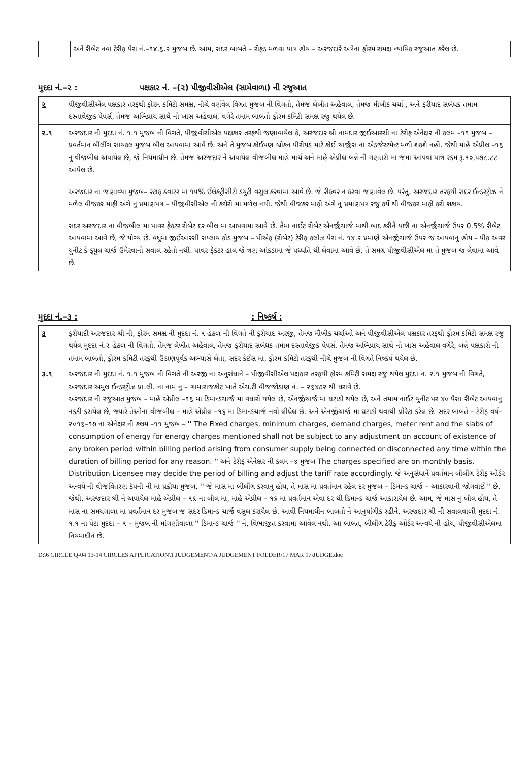| | અને રીબેટ નવા ટેરીફ પેરા નં.–૧૪.૬.૨ મુજબ છે. આમ, સદર બાબતે – રીફંડ મળવા પાત્ર હોય – અરજદારે અત્રેના ફોરમ સમક્ષ ન્યાયિક રજુઆત કરેલ છે. |
મુદદા નં.–૨ : પક્ષકાર નં. –(૨) પીજીવીસીએલ (સામેવાળા) ની રજુઆત
| ૨ | પીજીવીસીએલ પક્ષકાર તરફથી ફોરમ કમિટી સમક્ષ, નીચે વર્ણવેલ વિગત મુજબ ની વિગતો, તેમજ લેખીત અહેવાલ, તેમજ મૌખીક ચર્ચા , અને ફરીયાદ સબંધક તમામ દસ્તાવેજીક પેપર્સ, તેમજ અભિપ્રાય સાથે નો ખાસ અહેવાલ, વગેરે તમામ બાબતો ફોરમ કમિટી સમક્ષ રજુ થયેલ છે. |
| ૨.૧ | અરજદાર ની મુદદા નં. ૧.૧ મુજબ ની વિગતે, પીજીવીસીએલ પક્ષકાર તરફથી જણાવાયેલ કે, અરજદાર શ્રી નામદાર જીઈઆરસી ના ટેરીફ એનેક્ષર ની કલમ –૧૧ મુજબ – પ્રવર્તમાન બીલીંગ સાયકલ મુજબ બીલ આપવામા આવે છે. અને તે મુજબ કોઈપણ બ્રોકન પીરીયડ માટે કોઈ ચાર્જીસ ના એડજેસ્ટમેન્ટ મળી શકશે નહી. જેથી માહે એપ્રીલ –૧૬ નુ વીજબીલ અપાયેલ છે, જે નિયમાધીન છે. તેમજ અરજદાર ને અપાયેલ વીજબીલ માહે માર્ચ અને માહે એપ્રીલ બન્ને ની ગણતરી મા જમા આપવા પાત્ર રકમ રૂ.૧૦,૫૭૮.૮૮ આપેલ છે. અરજદાર ના જણાવ્યા મુજબ– સ્ટાફ ક્વાટર મા ૧૫% ઈલેકટ્રીસીટી ડયુટી વસુલ કરવામા આવે છે. જે રીકવર ન કરવા જણાવેલ છે. પરંતુ, અરજદાર તરફથી સદર ઈન્ડસ્ટ્રીઝ ને મળેલ વીજકર માફી અંગે નુ પ્રમાણપત્ર – પીજીવીસીએલ ની કચેરી મા મળેલ નથી. જેથી વીજકર માફી અંગે નુ પ્રમાણપત્ર રજુ કર્યે થી વીજકર માફી કરી શકાય. સદર અરજદાર ના વીજબીલ મા પાવર ફેકટર રીબેટ દર બીલ મા આપવામા આવે છે. તેમા નાઈટ રીબેટ એનર્જીચાર્જ માથી બાદ કરીને પછી ના એનર્જીચાર્જ ઉપર 0.5% રીબેટ આપવામા આવે છે, જે યોગ્ય છે. વધુમા જીઈઆરસી સપ્લાય કોડ મુજબ – પીએફ (રીબેટ) ટેરીફ કલોઝ પેરા નં. ૧૪.૨ પ્રમાણે એનર્જીચાર્જ ઉપર જ આપવાનુ હોય – પીક અવર યુનીટ કે ફયુલ ચાર્જ ઉમેરવાનો સવાલ રહેતો નથી. પાવર ફેકટર હાલ જે ત્રણ આંકડામા જે પધ્ધતિ થી લેવામા આવે છે, તે સમગ્ર પીજીવીસીએલ મા તે મુજબ જ લેવામા આવે છે. |
મુદદા નં.–૩ :: નિષ્કર્ષ :
| ૩ | ફરીયાદી અરજદાર શ્રી ની, ફોરમ સમક્ષ ની મુદદા નં. ૧ હેઠળ ની વિગતે ની ફરીયાદ અરજી, તેમજ મૌખીક ચર્ચાઓ અને પીજીવીસીએલ પક્ષકાર તરફથી ફોરમ કમિટી સમક્ષ રજુ થયેલ મુદદા નં.૨ હેઠળ ની વિગતો, તેમજ લેખીત અહેવાલ, તેમજ ફરીયાદ સબંધક તમામ દસ્તાવેજીક પેપર્સ, તેમજ અભિપ્રાય સાથે નો ખાસ અહેવાલ વગેરે, બન્ને પક્ષકારો ની તમામ બાબતો, ફોરમ કમિટી તરફથી ઉંડાણપૂર્વક અભ્યાસે લેતા, સદર કેઈસ મા, ફોરમ કમિટી તરફથી નીચે મુજબ ની વિગતે નિષ્કર્ષ થયેલ છે. |
| ૩.૧ | અરજદાર ની મુદદા નં. ૧.૧ મુજબ ની વિગતે ની અરજી ના અનુસંધાને – પીજીવીસીએલ પક્ષકાર તરફથી ફોરમ કમિટી સમક્ષ રજુ થયેલ મુદદા ન. ૨.૧ મુજબ ની વિગતે, અરજદાર અમુલ ઈન્ડસ્ટ્રીઝ પ્રા.લી. ના નામ નુ – ગામ:રાજકોટ ખાતે એચ.ટી વીજજોડાણ નં. – ૨૬૪૭૨ થી ધરાવે છે. અરજદાર ની રજુઆત મુજબ – માહે એપ્રીલ –૧૬ મા ડિમાન્ડચાર્જ મા વધારો થયેલ છે, એનર્જીચાર્જ મા ઘટાડો થયેલ છે, અને તમામ નાઈટ યુનીટ પર ૪૦ પૈસા રીબેટ આપવાનુ નકકી કરાયેલ છે, જ્યારે તેઓના વીજબીલ – માહે એપ્રીલ –૧૬ મા ડિમાન્ડચાર્જ નવો લીધેલ છે. અને એનર્જીચાર્જ મા ઘટાડો થવાથી પ્રોરેટા કરેલ છે. સદર બાબતે – ટેરીફ વર્ષ–૨૦૧૬–૧૭ ના એનેક્ષર ની કલમ –૧૧ મુજબ – '' The Fixed charges, minimum charges, demand charges, meter rent and the slabs of consumption of energy for energy charges mentioned shall not be subject to any adjustment on account of existence of any broken period within billing period arising from consumer supply being connected or disconnected any time within the duration of billing period for any reason. '' અને ટેરીફ એનેક્ષર ની કલમ –૪ મુજબ The charges specified are on monthly basis. Distribution Licensee may decide the period of billing and adjust the tariff rate accordingly. જે અનુસંધાને પ્રવર્તમાન બીલીંગ ટેરીફ ઓર્ડર અન્વયે ની વીજવિતરણ કંપની ની મા પ્રક્રીયા મુજબ, '' જે માસ મા બીલીંગ કરવાનુ હોય, તે માસ મા પ્રવર્તમાન રહેલ દર મુજબ – ડિમાન્ડ ચાર્જ – આકારવાની જોગવાઈ '' છે. જેથી, અરજદાર શ્રી ને અપાયેલ માહે એપ્રીલ – ૧૬ ના બીલ મા, માહે એપ્રીલ – ૧૬ મા પ્રવર્તમાન એવા દર થી ડિમાન્ડ ચાર્જ આકારાયેલ છે. આમ, જે માસ નુ બીલ હોય, તે માસ ના સમયગાળા મા પ્રવર્તમાન દર મુજબ જ સદર ડિમાન્ડ ચાર્જ વસુલ કરાયેલ છે. આવી નિયમાધીન બાબતો ને આનુષાંગીક રહીને, અરજદાર શ્રી ની સવાલવાળી મુદદા નં. ૧.૧ ના પેટા મુદદા – ૧ – મુજબ ની માંગણીવાળા '' ડિમાન્ડ ચાર્જ '' ને, વિભાજીત કરવામા આવેલ નથી. આ બાબત, બીલીંગ ટેરીફ ઓર્ડર અન્વયે ની હોય, પીજીવીસીએલમા નિયમાધીન છે. |
D:\6 CIRCLE Q-04 13-14 CIRCLES APPLICATION\1 JUDGEMENT\A JUDGEMENT FOLDER\17 MAR 17\JUDGE.doc